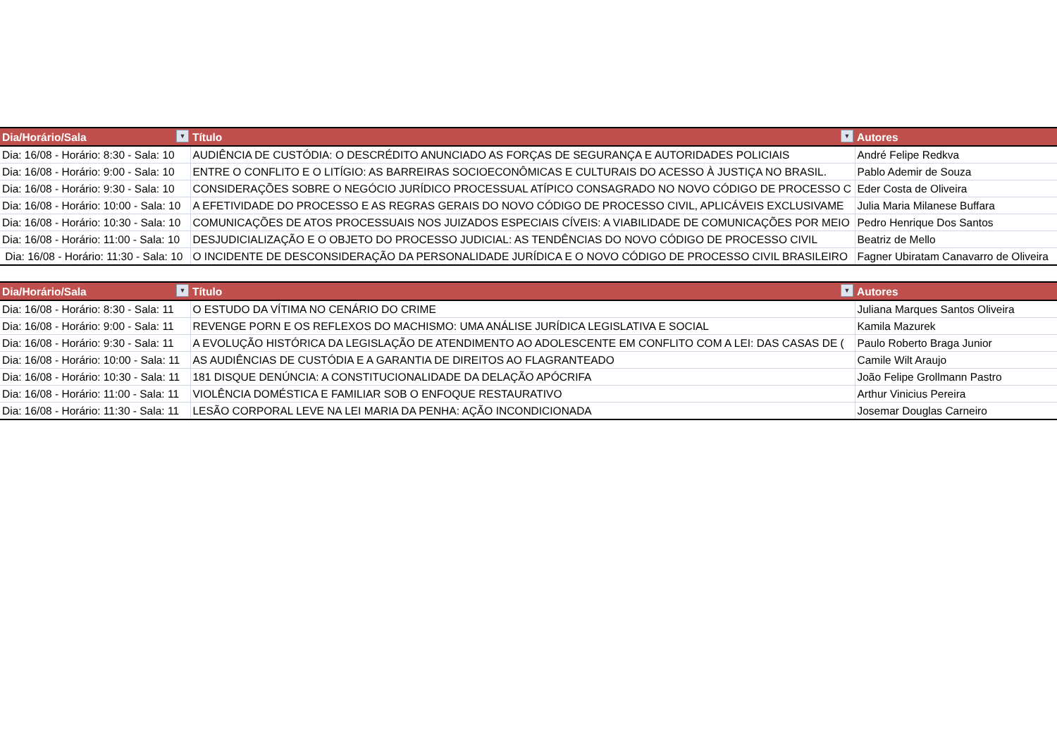| Dia/Horário/Sala ▼ | Título ▼ | Autores |
| --- | --- | --- |
| Dia: 16/08 - Horário: 8:30 - Sala: 10 | AUDIÊNCIA DE CUSTÓDIA: O DESCRÉDITO ANUNCIADO AS FORÇAS DE SEGURANÇA E AUTORIDADES POLICIAIS | André Felipe Redkva |
| Dia: 16/08 - Horário: 9:00 - Sala: 10 | ENTRE O CONFLITO E O LITÍGIO: AS BARREIRAS SOCIOECONÔMICAS E CULTURAIS DO ACESSO À JUSTIÇA NO BRASIL. | Pablo Ademir de Souza |
| Dia: 16/08 - Horário: 9:30 - Sala: 10 | CONSIDERAÇÕES SOBRE O NEGÓCIO JURÍDICO PROCESSUAL ATÍPICO CONSAGRADO NO NOVO CÓDIGO DE PROCESSO C | Eder Costa de Oliveira |
| Dia: 16/08 - Horário: 10:00 - Sala: 10 | A EFETIVIDADE DO PROCESSO E AS REGRAS GERAIS DO NOVO CÓDIGO DE PROCESSO CIVIL, APLICÁVEIS EXCLUSIVAME | Julia Maria Milanese Buffara |
| Dia: 16/08 - Horário: 10:30 - Sala: 10 | COMUNICAÇÕES DE ATOS PROCESSUAIS NOS JUIZADOS ESPECIAIS CÍVEIS: A VIABILIDADE DE COMUNICAÇÕES POR MEIO | Pedro Henrique Dos Santos |
| Dia: 16/08 - Horário: 11:00 - Sala: 10 | DESJUDICIALIZAÇÃO E O OBJETO DO PROCESSO JUDICIAL: AS TENDÊNCIAS DO NOVO CÓDIGO DE PROCESSO CIVIL | Beatriz de Mello |
| Dia: 16/08 - Horário: 11:30 - Sala: 10 | O INCIDENTE DE DESCONSIDERAÇÃO DA PERSONALIDADE JURÍDICA E O NOVO CÓDIGO DE PROCESSO CIVIL BRASILEIRO | Fagner Ubiratam Canavarro de Oliveira |
| Dia/Horário/Sala ▼ | Título ▼ | Autores |
| --- | --- | --- |
| Dia: 16/08 - Horário: 8:30 - Sala: 11 | O ESTUDO DA VÍTIMA NO CENÁRIO DO CRIME | Juliana Marques Santos Oliveira |
| Dia: 16/08 - Horário: 9:00 - Sala: 11 | REVENGE PORN E OS REFLEXOS DO MACHISMO: UMA ANÁLISE JURÍDICA LEGISLATIVA E SOCIAL | Kamila Mazurek |
| Dia: 16/08 - Horário: 9:30 - Sala: 11 | A EVOLUÇÃO HISTÓRICA DA LEGISLAÇÃO DE ATENDIMENTO AO ADOLESCENTE EM CONFLITO COM A LEI: DAS CASAS DE ( | Paulo Roberto Braga Junior |
| Dia: 16/08 - Horário: 10:00 - Sala: 11 | AS AUDIÊNCIAS DE CUSTÓDIA E A GARANTIA DE DIREITOS AO FLAGRANTEADO | Camile Wilt Araujo |
| Dia: 16/08 - Horário: 10:30 - Sala: 11 | 181 DISQUE DENÚNCIA: A CONSTITUCIONALIDADE DA DELAÇÃO APÓCRIFA | João Felipe Grollmann Pastro |
| Dia: 16/08 - Horário: 11:00 - Sala: 11 | VIOLÊNCIA DOMÉSTICA E FAMILIAR SOB O ENFOQUE RESTAURATIVO | Arthur Vinicius Pereira |
| Dia: 16/08 - Horário: 11:30 - Sala: 11 | LESÃO CORPORAL LEVE NA LEI MARIA DA PENHA: AÇÃO INCONDICIONADA | Josemar Douglas Carneiro |